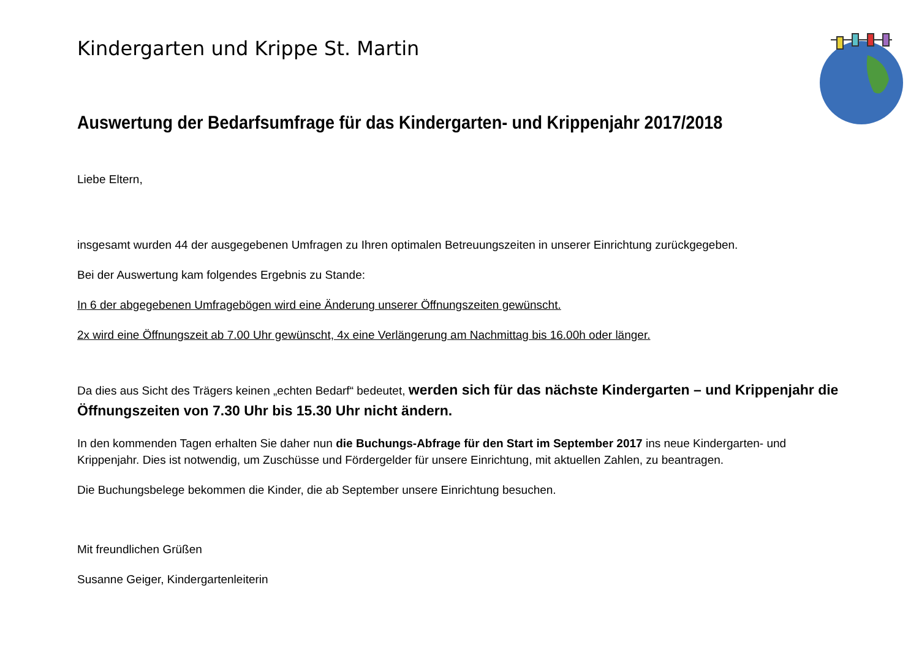Kindergarten und Krippe St. Martin
Auswertung der Bedarfsumfrage für das Kindergarten- und Krippenjahr 2017/2018
Liebe Eltern,
insgesamt wurden 44 der ausgegebenen Umfragen zu Ihren optimalen Betreuungszeiten in unserer Einrichtung zurückgegeben.
Bei der Auswertung kam folgendes Ergebnis zu Stande:
In 6 der abgegebenen Umfragebögen wird eine Änderung unserer Öffnungszeiten gewünscht.
2x wird eine Öffnungszeit ab 7.00 Uhr gewünscht, 4x eine Verlängerung am Nachmittag bis 16.00h oder länger.
Da dies aus Sicht des Trägers keinen „echten Bedarf“ bedeutet, werden sich für das nächste Kindergarten – und Krippenjahr die Öffnungszeiten von 7.30 Uhr bis 15.30 Uhr nicht ändern.
In den kommenden Tagen erhalten Sie daher nun die Buchungs-Abfrage für den Start im September 2017 ins neue Kindergarten- und Krippenjahr. Dies ist notwendig, um Zuschüsse und Fördergelder für unsere Einrichtung, mit aktuellen Zahlen, zu beantragen.
Die Buchungsbelege bekommen die Kinder, die ab September unsere Einrichtung besuchen.
Mit freundlichen Grüßen
Susanne Geiger, Kindergartenleiterin